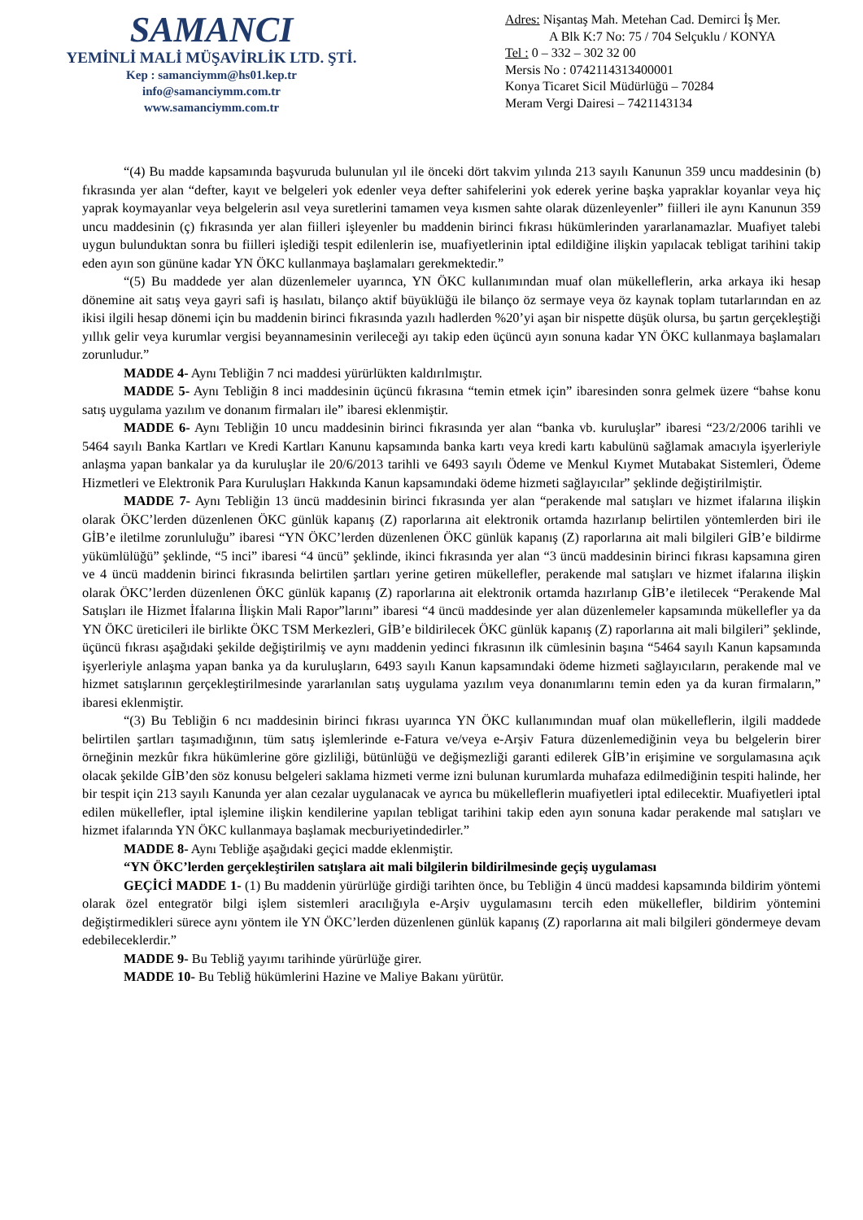SAMANCI
YEMİNLİ MALİ MÜŞAVİRLİK LTD. ŞTİ.
Kep : samanciymm@hs01.kep.tr
info@samanciymm.com.tr
www.samanciymm.com.tr
Adres: Nişantaş Mah. Metehan Cad. Demirci İş Mer.
A Blk K:7 No: 75 / 704 Selçuklu / KONYA
Tel : 0 – 332 – 302 32 00
Mersis No : 0742114313400001
Konya Ticaret Sicil Müdürlüğü – 70284
Meram Vergi Dairesi – 7421143134
“(4) Bu madde kapsamında başvuruda bulunulan yıl ile önceki dört takvim yılında 213 sayılı Kanunun 359 uncu maddesinin (b) fıkrasında yer alan “defter, kayıt ve belgeleri yok edenler veya defter sahifelerini yok ederek yerine başka yapraklar koyanlar veya hiç yaprak koymayanlar veya belgelerin asıl veya suretlerini tamamen veya kısmen sahte olarak düzenleyenler” fiilleri ile aynı Kanunun 359 uncu maddesinin (ç) fıkrasında yer alan fiilleri işleyenler bu maddenin birinci fıkrası hükümlerinden yararlanamazlar. Muafiyet talebi uygun bulunduktan sonra bu fiilleri işlediği tespit edilenlerin ise, muafiyetlerinin iptal edildiğine ilişkin yapılacak tebligat tarihini takip eden ayın son gününe kadar YN ÖKC kullanmaya başlamaları gerekmektedir.”
“(5) Bu maddede yer alan düzenlemeler uyarınca, YN ÖKC kullanımından muaf olan mükelleflerin, arka arkaya iki hesap dönemine ait satış veya gayri safi iş hasılatı, bilanço aktif büyüklüğü ile bilanço öz sermaye veya öz kaynak toplam tutarlarından en az ikisi ilgili hesap dönemi için bu maddenin birinci fıkrasında yazılı hadlerden %20’yi aşan bir nispette düşük olursa, bu şartın gerçekleştiği yıllık gelir veya kurumlar vergisi beyannamesinin verileceği ayı takip eden üçüncü ayın sonuna kadar YN ÖKC kullanmaya başlamaları zorunludur.”
MADDE 4- Aynı Tebliğin 7 nci maddesi yürürlükten kaldırılmıştır.
MADDE 5- Aynı Tebliğin 8 inci maddesinin üçüncü fıkrasına “temin etmek için” ibaresinden sonra gelmek üzere “bahse konu satış uygulama yazılım ve donanım firmaları ile” ibaresi eklenmiştir.
MADDE 6- Aynı Tebliğin 10 uncu maddesinin birinci fıkrasında yer alan “banka vb. kuruluşlar” ibaresi “23/2/2006 tarihli ve 5464 sayılı Banka Kartları ve Kredi Kartları Kanunu kapsamında banka kartı veya kredi kartı kabulünü sağlamak amacıyla işyerleriyle anlaşma yapan bankalar ya da kuruluşlar ile 20/6/2013 tarihli ve 6493 sayılı Ödeme ve Menkul Kıymet Mutabakat Sistemleri, Ödeme Hizmetleri ve Elektronik Para Kuruluşları Hakkında Kanun kapsamındaki ödeme hizmeti sağlayıcılar” şeklinde değiştirilmiştir.
MADDE 7- Aynı Tebliğin 13 üncü maddesinin birinci fıkrasında yer alan “perakende mal satışları ve hizmet ifalarına ilişkin olarak ÖKC’lerden düzenlenen ÖKC günlük kapanış (Z) raporlarına ait elektronik ortamda hazırlanıp belirtilen yöntemlerden biri ile GİB’e iletilme zorunluluğu” ibaresi “YN ÖKC’lerden düzenlenen ÖKC günlük kapanış (Z) raporlarına ait mali bilgileri GİB’e bildirme yükümlülüğü” şeklinde, “5 inci” ibaresi “4 üncü” şeklinde, ikinci fıkrasında yer alan “3 üncü maddesinin birinci fıkrası kapsamına giren ve 4 üncü maddenin birinci fıkrasında belirtilen şartları yerine getiren mükellefler, perakende mal satışları ve hizmet ifalarına ilişkin olarak ÖKC’lerden düzenlenen ÖKC günlük kapanış (Z) raporlarına ait elektronik ortamda hazırlanıp GİB’e iletilecek “Perakende Mal Satışları ile Hizmet İfalarına İlişkin Mali Rapor”larını” ibaresi “4 üncü maddesinde yer alan düzenlemeler kapsamında mükellefler ya da YN ÖKC üreticileri ile birlikte ÖKC TSM Merkezleri, GİB’e bildirilecek ÖKC günlük kapanış (Z) raporlarına ait mali bilgileri” şeklinde, üçüncü fıkrası aşağıdaki şekilde değiştirilmiş ve aynı maddenin yedinci fıkrasının ilk cümlesinin başına “5464 sayılı Kanun kapsamında işyerleriyle anlaşma yapan banka ya da kuruluşların, 6493 sayılı Kanun kapsamındaki ödeme hizmeti sağlayıcıların, perakende mal ve hizmet satışlarının gerçekleştirilmesinde yararlanılan satış uygulama yazılım veya donanımlarını temin eden ya da kuran firmaların,” ibaresi eklenmiştir.
“(3) Bu Tebliğin 6 ncı maddesinin birinci fıkrası uyarınca YN ÖKC kullanımından muaf olan mükelleflerin, ilgili maddede belirtilen şartları taşımadığının, tüm satış işlemlerinde e-Fatura ve/veya e-Arşiv Fatura düzenlemediğinin veya bu belgelerin birer örneğinin mezkûr fıkra hükümlerine göre gizliliği, bütünlüğü ve değişmezliği garanti edilerek GİB’in erişimine ve sorgulamasına açık olacak şekilde GİB’den söz konusu belgeleri saklama hizmeti verme izni bulunan kurumlarda muhafaza edilmediğinin tespiti halinde, her bir tespit için 213 sayılı Kanunda yer alan cezalar uygulanacak ve ayrıca bu mükelleflerin muafiyetleri iptal edilecektir. Muafiyetleri iptal edilen mükellefler, iptal işlemine ilişkin kendilerine yapılan tebligat tarihini takip eden ayın sonuna kadar perakende mal satışları ve hizmet ifalarında YN ÖKC kullanmaya başlamak mecburiyetindedirler.”
MADDE 8- Aynı Tebliğe aşağıdaki geçici madde eklenmiştir.
“YN ÖKC’lerden gerçekleştirilen satışlara ait mali bilgilerin bildirilmesinde geçiş uygulaması
GEÇİCİ MADDE 1- (1) Bu maddenin yürürlüğe girdiği tarihten önce, bu Tebliğin 4 üncü maddesi kapsamında bildirim yöntemi olarak özel entegratör bilgi işlem sistemleri aracılığıyla e-Arşiv uygulamasını tercih eden mükellefler, bildirim yöntemini değiştirmedikleri sürece aynı yöntem ile YN ÖKC’lerden düzenlenen günlük kapanış (Z) raporlarına ait mali bilgileri göndermeye devam edebileceklerdir.”
MADDE 9- Bu Tebliğ yayımı tarihinde yürürlüğe girer.
MADDE 10- Bu Tebliğ hükümlerini Hazine ve Maliye Bakanı yürütür.